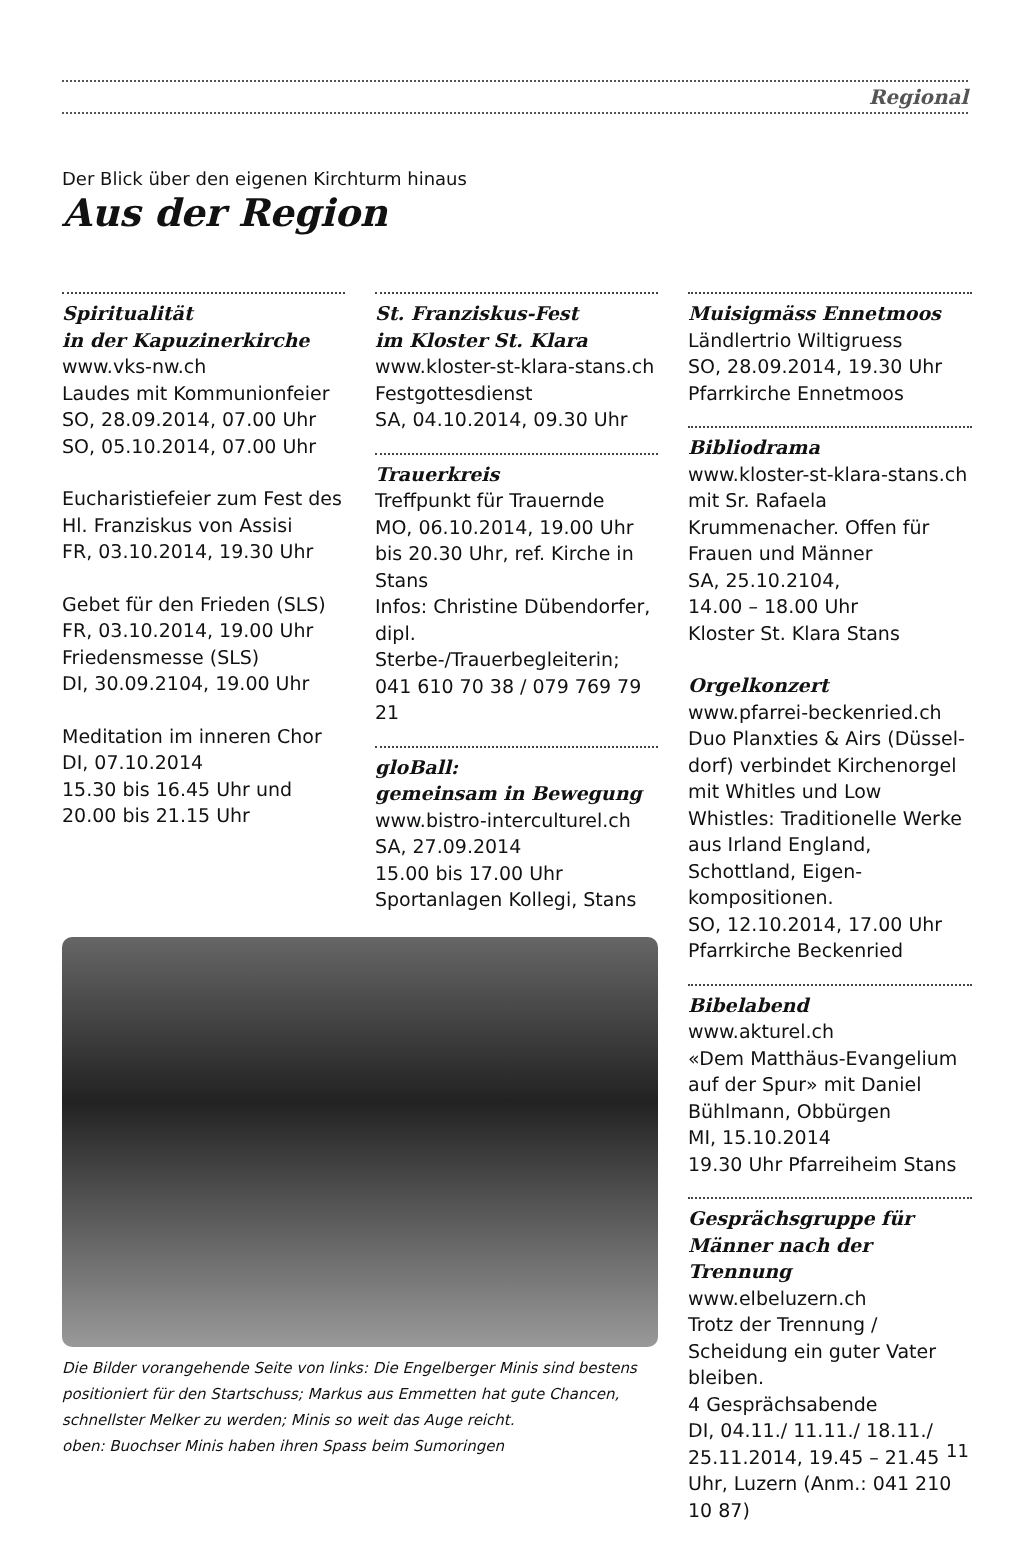Regional
Der Blick über den eigenen Kirchturm hinaus
Aus der Region
Spiritualität
in der Kapuzinerkirche
www.vks-nw.ch
Laudes mit Kommunionfeier
SO, 28.09.2014, 07.00 Uhr
SO, 05.10.2014, 07.00 Uhr
Eucharistiefeier zum Fest des Hl. Franziskus von Assisi
FR, 03.10.2014, 19.30 Uhr
Gebet für den Frieden (SLS)
FR, 03.10.2014, 19.00 Uhr
Friedensmesse (SLS)
DI, 30.09.2104, 19.00 Uhr
Meditation im inneren Chor
DI, 07.10.2014
15.30 bis 16.45 Uhr und
20.00 bis 21.15 Uhr
St. Franziskus-Fest
im Kloster St. Klara
www.kloster-st-klara-stans.ch
Festgottesdienst
SA, 04.10.2014, 09.30 Uhr
Trauerkreis
Treffpunkt für Trauernde
MO, 06.10.2014, 19.00 Uhr bis 20.30 Uhr, ref. Kirche in Stans
Infos: Christine Dübendorfer, dipl. Sterbe-/Trauerbegleiterin; 041 610 70 38 / 079 769 79 21
gloBall:
gemeinsam in Bewegung
www.bistro-interculturel.ch
SA, 27.09.2014
15.00 bis 17.00 Uhr
Sportanlagen Kollegi, Stans
Die Bilder vorangehende Seite von links: Die Engelberger Minis sind bestens positioniert für den Startschuss; Markus aus Emmetten hat gute Chancen, schnellster Melker zu werden; Minis so weit das Auge reicht.
oben: Buochser Minis haben ihren Spass beim Sumoringen
Muisigmäss Ennetmoos
Ländlertrio Wiltigruess
SO, 28.09.2014, 19.30 Uhr
Pfarrkirche Ennetmoos
Bibliodrama
www.kloster-st-klara-stans.ch mit Sr. Rafaela Krummenacher. Offen für Frauen und Männer
SA, 25.10.2104,
14.00 – 18.00 Uhr
Kloster St. Klara Stans
Orgelkonzert
www.pfarrei-beckenried.ch
Duo Planxties & Airs (Düssel-dorf) verbindet Kirchenorgel mit Whitles und Low Whistles: Traditionelle Werke aus Irland England, Schottland, Eigen-kompositionen.
SO, 12.10.2014, 17.00 Uhr
Pfarrkirche Beckenried
Bibelabend
www.akturel.ch
«Dem Matthäus-Evangelium auf der Spur» mit Daniel Bühlmann, Obbürgen
MI, 15.10.2014
19.30 Uhr Pfarreiheim Stans
Gesprächsgruppe für Männer nach der Trennung
www.elbeluzern.ch
Trotz der Trennung / Scheidung ein guter Vater bleiben.
4 Gesprächsabende
DI, 04.11./ 11.11./ 18.11./ 25.11.2014, 19.45 – 21.45 Uhr, Luzern (Anm.: 041 210 10 87)
11